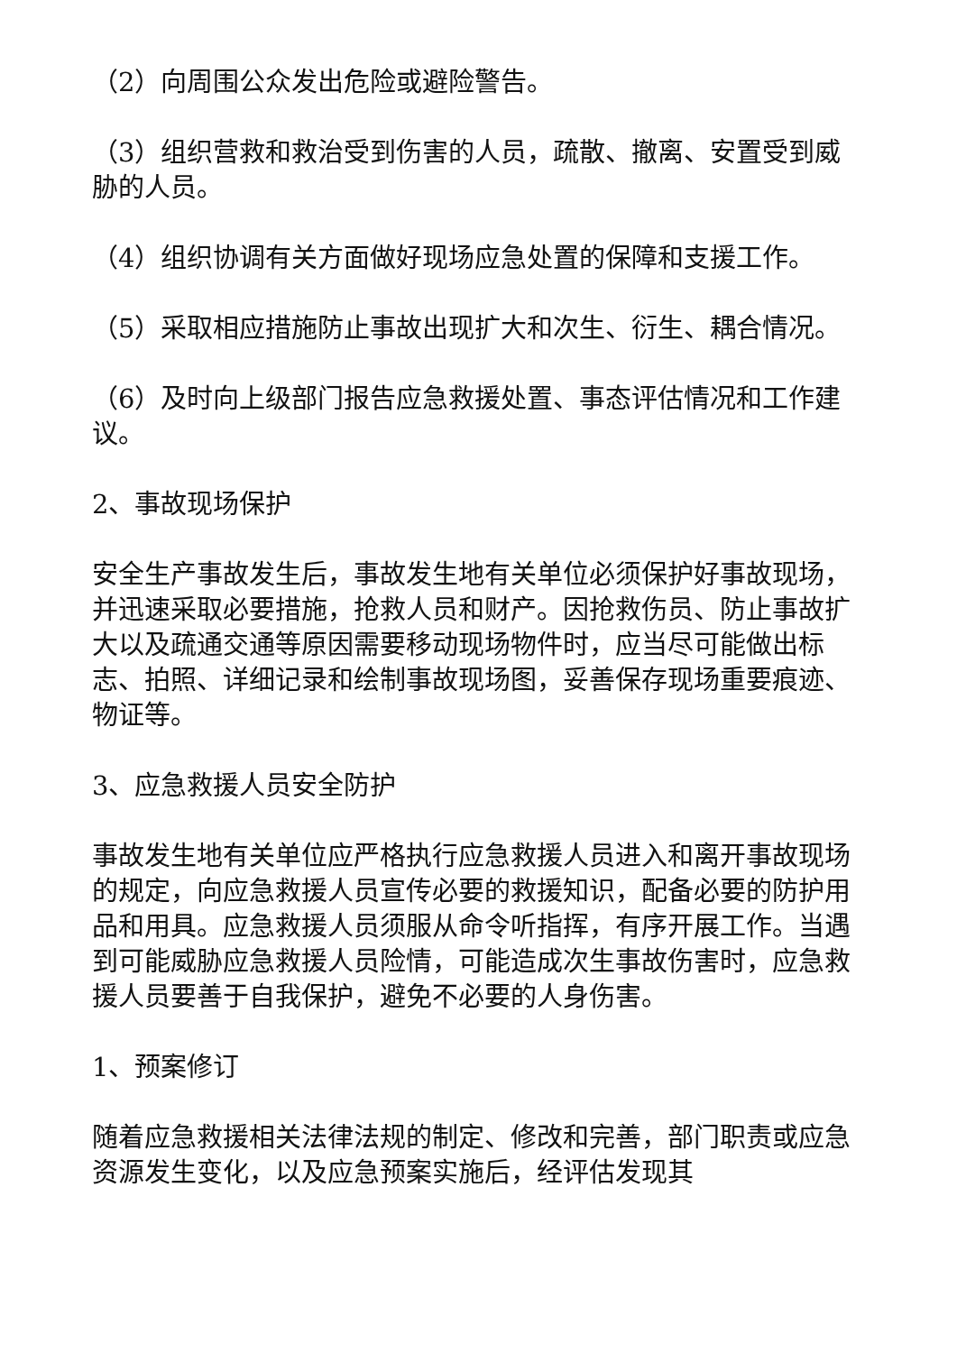（2）向周围公众发出危险或避险警告。
（3）组织营救和救治受到伤害的人员，疏散、撤离、安置受到威胁的人员。
（4）组织协调有关方面做好现场应急处置的保障和支援工作。
（5）采取相应措施防止事故出现扩大和次生、衍生、耦合情况。
（6）及时向上级部门报告应急救援处置、事态评估情况和工作建议。
2、事故现场保护
安全生产事故发生后，事故发生地有关单位必须保护好事故现场，并迅速采取必要措施，抢救人员和财产。因抢救伤员、防止事故扩大以及疏通交通等原因需要移动现场物件时，应当尽可能做出标志、拍照、详细记录和绘制事故现场图，妥善保存现场重要痕迹、物证等。
3、应急救援人员安全防护
事故发生地有关单位应严格执行应急救援人员进入和离开事故现场的规定，向应急救援人员宣传必要的救援知识，配备必要的防护用品和用具。应急救援人员须服从命令听指挥，有序开展工作。当遇到可能威胁应急救援人员险情，可能造成次生事故伤害时，应急救援人员要善于自我保护，避免不必要的人身伤害。
1、预案修订
随着应急救援相关法律法规的制定、修改和完善，部门职责或应急资源发生变化，以及应急预案实施后，经评估发现其